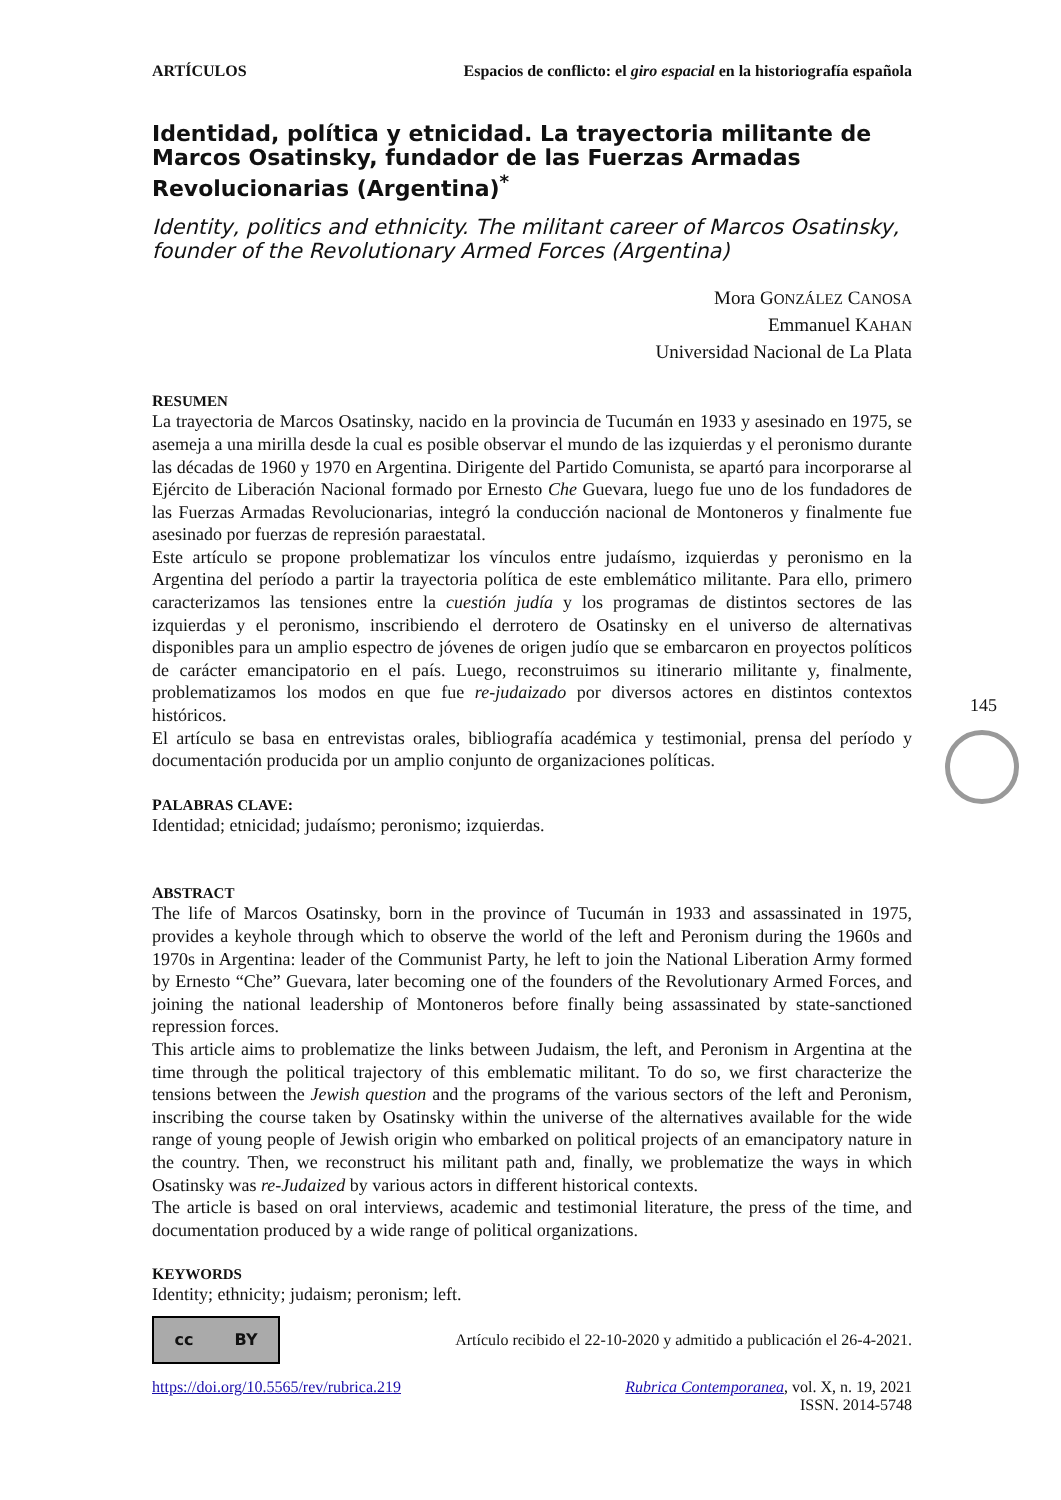ARTÍCULOS Espacios de conflicto: el giro espacial en la historiografía española
Identidad, política y etnicidad. La trayectoria militante de Marcos Osatinsky, fundador de las Fuerzas Armadas Revolucionarias (Argentina)<sup>*</sup>
Identity, politics and ethnicity. The militant career of Marcos Osatinsky, founder of the Revolutionary Armed Forces (Argentina)
Mora GONZÁLEZ CANOSA
Emmanuel KAHAN
Universidad Nacional de La Plata
RESUMEN
La trayectoria de Marcos Osatinsky, nacido en la provincia de Tucumán en 1933 y asesinado en 1975, se asemeja a una mirilla desde la cual es posible observar el mundo de las izquierdas y el peronismo durante las décadas de 1960 y 1970 en Argentina. Dirigente del Partido Comunista, se apartó para incorporarse al Ejército de Liberación Nacional formado por Ernesto Che Guevara, luego fue uno de los fundadores de las Fuerzas Armadas Revolucionarias, integró la conducción nacional de Montoneros y finalmente fue asesinado por fuerzas de represión paraestatal.
Este artículo se propone problematizar los vínculos entre judaísmo, izquierdas y peronismo en la Argentina del período a partir la trayectoria política de este emblemático militante. Para ello, primero caracterizamos las tensiones entre la cuestión judía y los programas de distintos sectores de las izquierdas y el peronismo, inscribiendo el derrotero de Osatinsky en el universo de alternativas disponibles para un amplio espectro de jóvenes de origen judío que se embarcaron en proyectos políticos de carácter emancipatorio en el país. Luego, reconstruimos su itinerario militante y, finalmente, problematizamos los modos en que fue re-judaizado por diversos actores en distintos contextos históricos.
El artículo se basa en entrevistas orales, bibliografía académica y testimonial, prensa del período y documentación producida por un amplio conjunto de organizaciones políticas.
PALABRAS CLAVE:
Identidad; etnicidad; judaísmo; peronismo; izquierdas.
ABSTRACT
The life of Marcos Osatinsky, born in the province of Tucumán in 1933 and assassinated in 1975, provides a keyhole through which to observe the world of the left and Peronism during the 1960s and 1970s in Argentina: leader of the Communist Party, he left to join the National Liberation Army formed by Ernesto “Che” Guevara, later becoming one of the founders of the Revolutionary Armed Forces, and joining the national leadership of Montoneros before finally being assassinated by state-sanctioned repression forces.
This article aims to problematize the links between Judaism, the left, and Peronism in Argentina at the time through the political trajectory of this emblematic militant. To do so, we first characterize the tensions between the Jewish question and the programs of the various sectors of the left and Peronism, inscribing the course taken by Osatinsky within the universe of the alternatives available for the wide range of young people of Jewish origin who embarked on political projects of an emancipatory nature in the country. Then, we reconstruct his militant path and, finally, we problematize the ways in which Osatinsky was re-Judaized by various actors in different historical contexts.
The article is based on oral interviews, academic and testimonial literature, the press of the time, and documentation produced by a wide range of political organizations.
KEYWORDS
Identity; ethnicity; judaism; peronism; left.
cc BY Artículo recibido el 22-10-2020 y admitido a publicación el 26-4-2021.
https://doi.org/10.5565/rev/rubrica.219 Rubrica Contemporanea, vol. X, n. 19, 2021
ISSN. 2014-5748
145